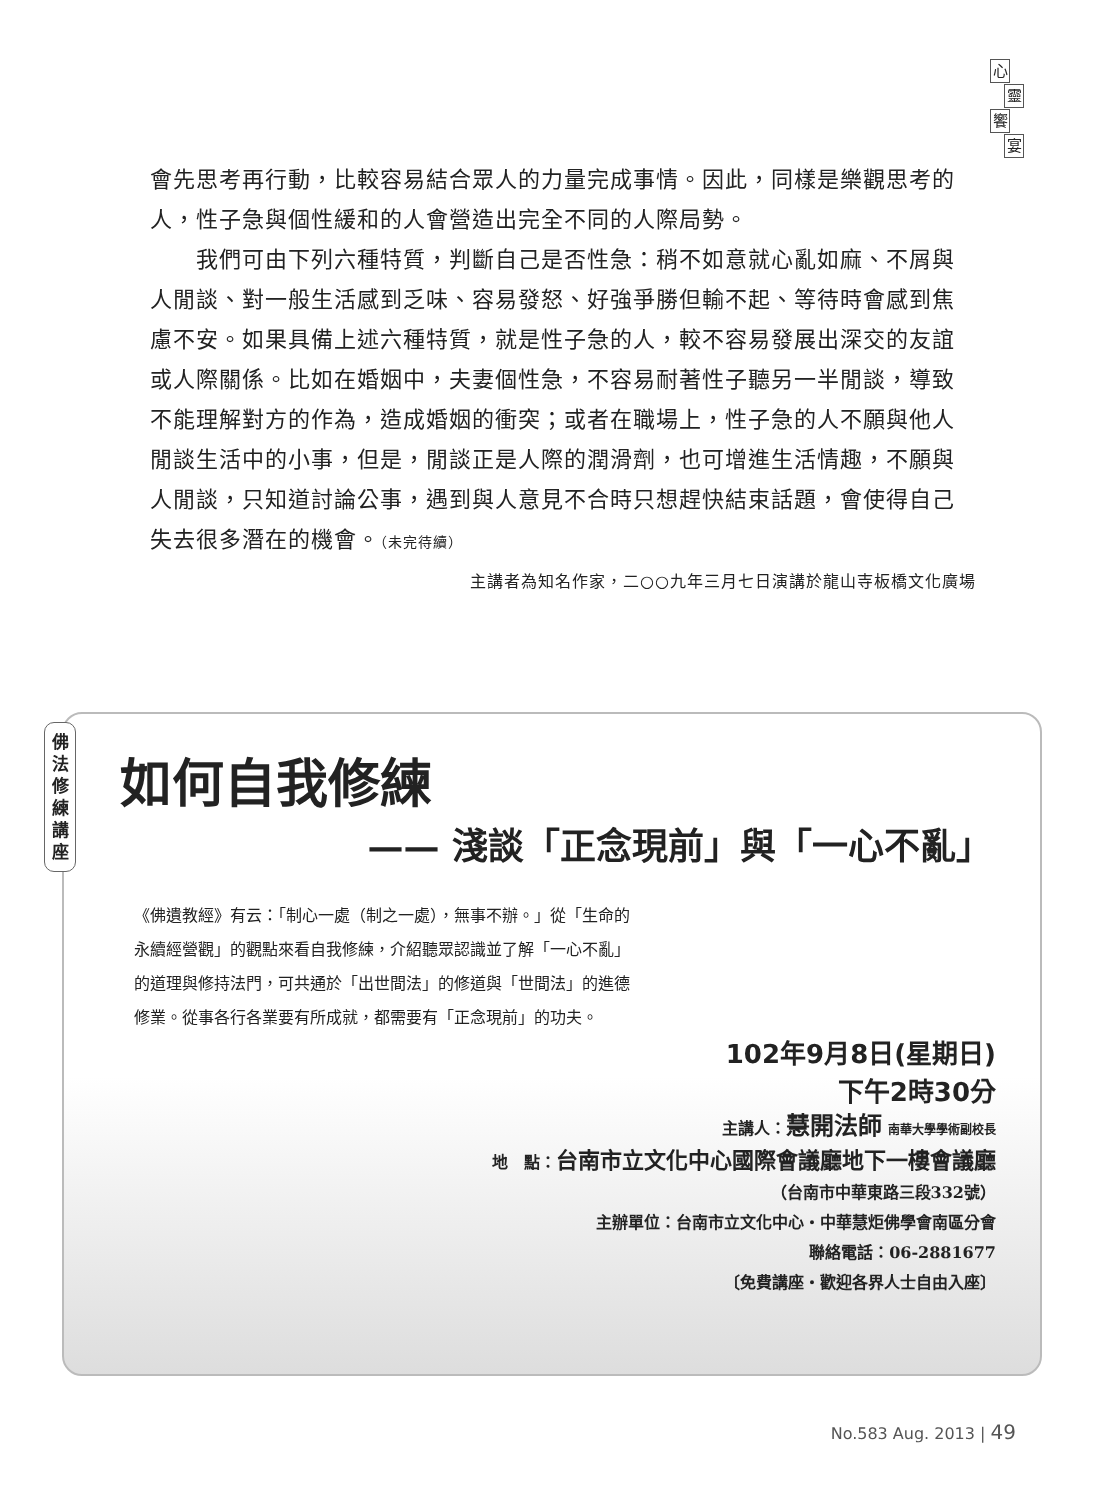心靈饗宴
會先思考再行動，比較容易結合眾人的力量完成事情。因此，同樣是樂觀思考的人，性子急與個性緩和的人會營造出完全不同的人際局勢。
　　我們可由下列六種特質，判斷自己是否性急：稍不如意就心亂如麻、不屑與人閒談、對一般生活感到乏味、容易發怒、好強爭勝但輸不起、等待時會感到焦慮不安。如果具備上述六種特質，就是性子急的人，較不容易發展出深交的友誼或人際關係。比如在婚姻中，夫妻個性急，不容易耐著性子聽另一半閒談，導致不能理解對方的作為，造成婚姻的衝突；或者在職場上，性子急的人不願與他人閒談生活中的小事，但是，閒談正是人際的潤滑劑，也可增進生活情趣，不願與人閒談，只知道討論公事，遇到與人意見不合時只想趕快結束話題，會使得自己失去很多潛在的機會。（未完待續）
主講者為知名作家，二○○九年三月七日演講於龍山寺板橋文化廣場
如何自我修練
—— 淺談「正念現前」與「一心不亂」
《佛遺教經》有云：「制心一處（制之一處），無事不辦。」從「生命的永續經營觀」的觀點來看自我修練，介紹聽眾認識並了解「一心不亂」的道理與修持法門，可共通於「出世間法」的修道與「世間法」的進德修業。從事各行各業要有所成就，都需要有「正念現前」的功夫。
102年9月8日(星期日)
下午2時30分
主講人：慧開法師 南華大學學術副校長
地　點：台南市立文化中心國際會議廳地下一樓會議廳
（台南市中華東路三段332號）
主辦單位：台南市立文化中心‧中華慧炬佛學會南區分會
聯絡電話：06-2881677
〔免費講座‧歡迎各界人士自由入座〕
佛
法
修
練
講
座
No.583 Aug. 2013 | 49